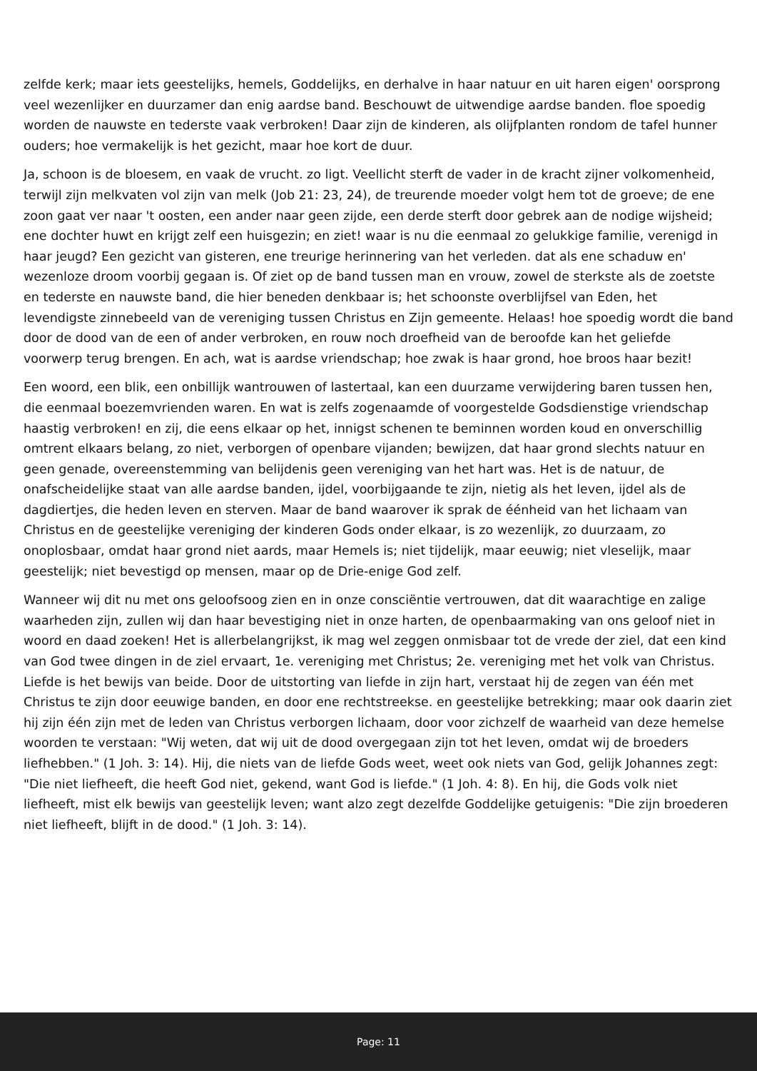zelfde kerk; maar iets geestelijks, hemels, Goddelijks, en derhalve in haar natuur en uit haren eigen' oorsprong veel wezenlijker en duurzamer dan enig aardse band. Beschouwt de uitwendige aardse banden. floe spoedig worden de nauwste en tederste vaak verbroken! Daar zijn de kinderen, als olijfplanten rondom de tafel hunner ouders; hoe vermakelijk is het gezicht, maar hoe kort de duur.
Ja, schoon is de bloesem, en vaak de vrucht. zo ligt. Veellicht sterft de vader in de kracht zijner volkomenheid, terwijl zijn melkvaten vol zijn van melk (Job 21: 23, 24), de treurende moeder volgt hem tot de groeve; de ene zoon gaat ver naar 't oosten, een ander naar geen zijde, een derde sterft door gebrek aan de nodige wijsheid; ene dochter huwt en krijgt zelf een huisgezin; en ziet! waar is nu die eenmaal zo gelukkige familie, verenigd in haar jeugd? Een gezicht van gisteren, ene treurige herinnering van het verleden. dat als ene schaduw en' wezenloze droom voorbij gegaan is. Of ziet op de band tussen man en vrouw, zowel de sterkste als de zoetste en tederste en nauwste band, die hier beneden denkbaar is; het schoonste overblijfsel van Eden, het levendigste zinnebeeld van de vereniging tussen Christus en Zijn gemeente. Helaas! hoe spoedig wordt die band door de dood van de een of ander verbroken, en rouw noch droefheid van de beroofde kan het geliefde voorwerp terug brengen. En ach, wat is aardse vriendschap; hoe zwak is haar grond, hoe broos haar bezit!
Een woord, een blik, een onbillijk wantrouwen of lastertaal, kan een duurzame verwijdering baren tussen hen, die eenmaal boezemvrienden waren. En wat is zelfs zogenaamde of voorgestelde Godsdienstige vriendschap haastig verbroken! en zij, die eens elkaar op het, innigst schenen te beminnen worden koud en onverschillig omtrent elkaars belang, zo niet, verborgen of openbare vijanden; bewijzen, dat haar grond slechts natuur en geen genade, overeenstemming van belijdenis geen vereniging van het hart was. Het is de natuur, de onafscheidelijke staat van alle aardse banden, ijdel, voorbijgaande te zijn, nietig als het leven, ijdel als de dagdiertjes, die heden leven en sterven. Maar de band waarover ik sprak de éénheid van het lichaam van Christus en de geestelijke vereniging der kinderen Gods onder elkaar, is zo wezenlijk, zo duurzaam, zo onoplosbaar, omdat haar grond niet aards, maar Hemels is; niet tijdelijk, maar eeuwig; niet vleselijk, maar geestelijk; niet bevestigd op mensen, maar op de Drie-enige God zelf.
Wanneer wij dit nu met ons geloofsoog zien en in onze consciëntie vertrouwen, dat dit waarachtige en zalige waarheden zijn, zullen wij dan haar bevestiging niet in onze harten, de openbaarmaking van ons geloof niet in woord en daad zoeken! Het is allerbelangrijkst, ik mag wel zeggen onmisbaar tot de vrede der ziel, dat een kind van God twee dingen in de ziel ervaart, 1e. vereniging met Christus; 2e. vereniging met het volk van Christus. Liefde is het bewijs van beide. Door de uitstorting van liefde in zijn hart, verstaat hij de zegen van één met Christus te zijn door eeuwige banden, en door ene rechtstreekse. en geestelijke betrekking; maar ook daarin ziet hij zijn één zijn met de leden van Christus verborgen lichaam, door voor zichzelf de waarheid van deze hemelse woorden te verstaan: "Wij weten, dat wij uit de dood overgegaan zijn tot het leven, omdat wij de broeders liefhebben." (1 Joh. 3: 14). Hij, die niets van de liefde Gods weet, weet ook niets van God, gelijk Johannes zegt: "Die niet liefheeft, die heeft God niet, gekend, want God is liefde." (1 Joh. 4: 8). En hij, die Gods volk niet liefheeft, mist elk bewijs van geestelijk leven; want alzo zegt dezelfde Goddelijke getuigenis: "Die zijn broederen niet liefheeft, blijft in de dood." (1 Joh. 3: 14).
Page: 11